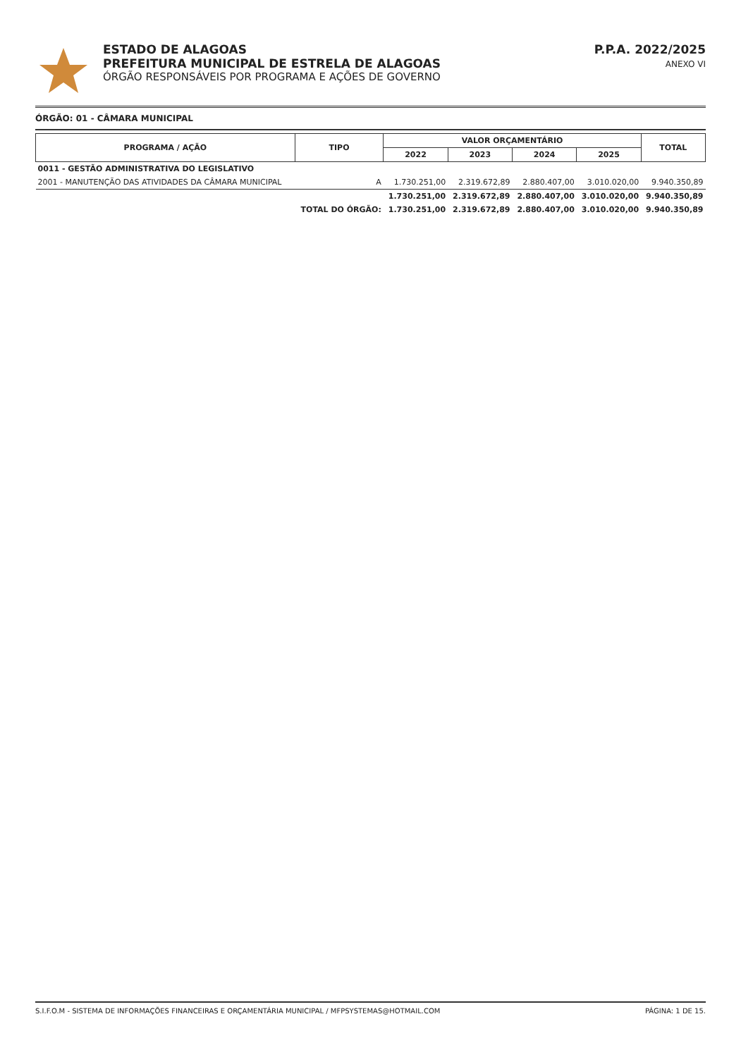ESTADO DE ALAGOAS
PREFEITURA MUNICIPAL DE ESTRELA DE ALAGOAS
ÓRGÃO RESPONSÁVEIS POR PROGRAMA E AÇÕES DE GOVERNO
P.P.A. 2022/2025
ANEXO VI
ÓRGÃO: 01 - CÂMARA MUNICIPAL
| PROGRAMA / AÇÃO | TIPO | VALOR ORÇAMENTÁRIO | | | | TOTAL |
| --- | --- | --- | --- | --- | --- | --- |
| | | 2022 | 2023 | 2024 | 2025 | |
| 0011 - GESTÃO ADMINISTRATIVA DO LEGISLATIVO | | | | | | |
| 2001 - MANUTENÇÃO DAS ATIVIDADES DA CÂMARA MUNICIPAL | A | 1.730.251,00 | 2.319.672,89 | 2.880.407,00 | 3.010.020,00 | 9.940.350,89 |
| | | 1.730.251,00 | 2.319.672,89 | 2.880.407,00 | 3.010.020,00 | 9.940.350,89 |
| | TOTAL DO ÓRGÃO: | 1.730.251,00 | 2.319.672,89 | 2.880.407,00 | 3.010.020,00 | 9.940.350,89 |
S.I.F.O.M - SISTEMA DE INFORMAÇÕES FINANCEIRAS E ORÇAMENTÁRIA MUNICIPAL / MFPSYSTEMAS@HOTMAIL.COM PÁGINA: 1 DE 15.